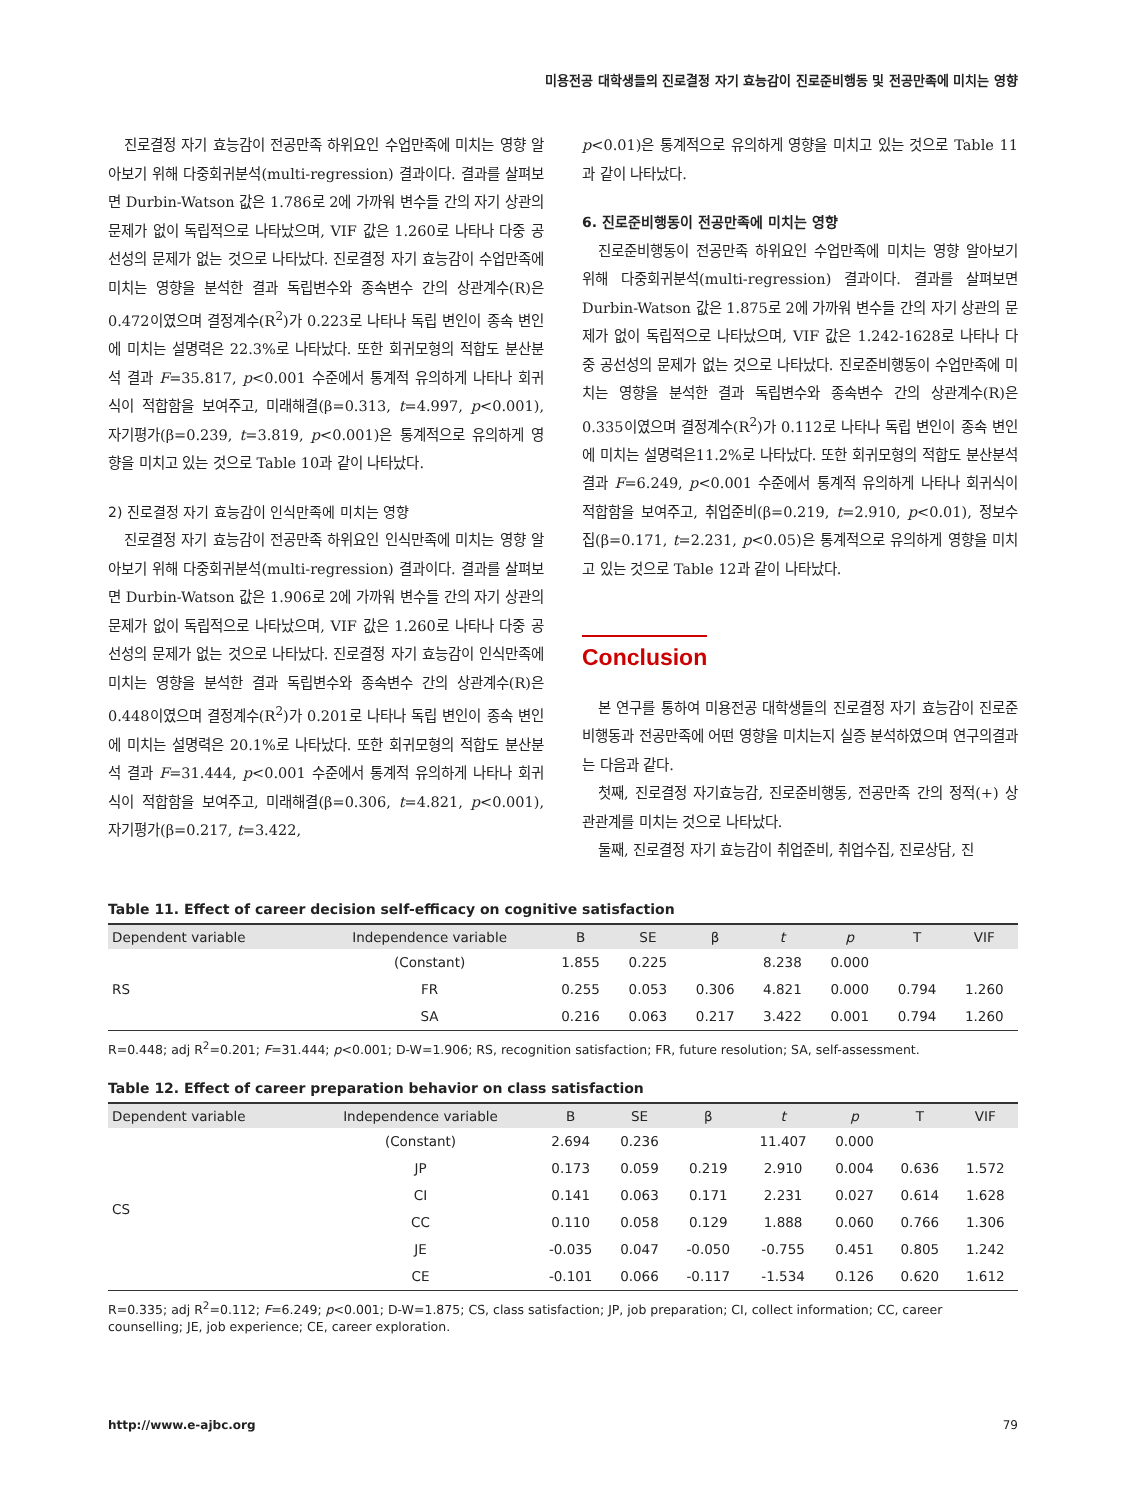미용전공 대학생들의 진로결정 자기 효능감이 진로준비행동 및 전공만족에 미치는 영향
진로결정 자기 효능감이 전공만족 하위요인 수업만족에 미치는 영향 알아보기 위해 다중회귀분석(multi-regression) 결과이다. 결과를 살펴보면 Durbin-Watson 값은 1.786로 2에 가까워 변수들 간의 자기 상관의 문제가 없이 독립적으로 나타났으며, VIF 값은 1.260로 나타나 다중 공선성의 문제가 없는 것으로 나타났다. 진로결정 자기 효능감이 수업만족에 미치는 영향을 분석한 결과 독립변수와 종속변수 간의 상관계수(R)은 0.472이였으며 결정계수(R<sup>2</sup>)가 0.223로 나타나 독립 변인이 종속 변인에 미치는 설명력은 22.3%로 나타났다. 또한 회귀모형의 적합도 분산분석 결과 F=35.817, p<0.001 수준에서 통계적 유의하게 나타나 회귀식이 적합함을 보여주고, 미래해결(β=0.313, t=4.997, p<0.001), 자기평가(β=0.239, t=3.819, p<0.001)은 통계적으로 유의하게 영향을 미치고 있는 것으로 Table 10과 같이 나타났다.
2) 진로결정 자기 효능감이 인식만족에 미치는 영향
진로결정 자기 효능감이 전공만족 하위요인 인식만족에 미치는 영향 알아보기 위해 다중회귀분석(multi-regression) 결과이다. 결과를 살펴보면 Durbin-Watson 값은 1.906로 2에 가까워 변수들 간의 자기 상관의 문제가 없이 독립적으로 나타났으며, VIF 값은 1.260로 나타나 다중 공선성의 문제가 없는 것으로 나타났다. 진로결정 자기 효능감이 인식만족에 미치는 영향을 분석한 결과 독립변수와 종속변수 간의 상관계수(R)은 0.448이였으며 결정계수(R<sup>2</sup>)가 0.201로 나타나 독립 변인이 종속 변인에 미치는 설명력은 20.1%로 나타났다. 또한 회귀모형의 적합도 분산분석 결과 F=31.444, p<0.001 수준에서 통계적 유의하게 나타나 회귀식이 적합함을 보여주고, 미래해결(β=0.306, t=4.821, p<0.001), 자기평가(β=0.217, t=3.422,
p<0.01)은 통계적으로 유의하게 영향을 미치고 있는 것으로 Table 11과 같이 나타났다.
6. 진로준비행동이 전공만족에 미치는 영향
진로준비행동이 전공만족 하위요인 수업만족에 미치는 영향 알아보기 위해 다중회귀분석(multi-regression) 결과이다. 결과를 살펴보면 Durbin-Watson 값은 1.875로 2에 가까워 변수들 간의 자기 상관의 문제가 없이 독립적으로 나타났으며, VIF 값은 1.242-1628로 나타나 다중 공선성의 문제가 없는 것으로 나타났다. 진로준비행동이 수업만족에 미치는 영향을 분석한 결과 독립변수와 종속변수 간의 상관계수(R)은 0.335이였으며 결정계수(R<sup>2</sup>)가 0.112로 나타나 독립 변인이 종속 변인에 미치는 설명력은11.2%로 나타났다. 또한 회귀모형의 적합도 분산분석 결과 F=6.249, p<0.001 수준에서 통계적 유의하게 나타나 회귀식이 적합함을 보여주고, 취업준비(β=0.219, t=2.910, p<0.01), 정보수집(β=0.171, t=2.231, p<0.05)은 통계적으로 유의하게 영향을 미치고 있는 것으로 Table 12과 같이 나타났다.
Conclusion
본 연구를 통하여 미용전공 대학생들의 진로결정 자기 효능감이 진로준비행동과 전공만족에 어떤 영향을 미치는지 실증 분석하였으며 연구의결과는 다음과 같다.
첫째, 진로결정 자기효능감, 진로준비행동, 전공만족 간의 정적(+) 상관관계를 미치는 것으로 나타났다.
둘째, 진로결정 자기 효능감이 취업준비, 취업수집, 진로상담, 진
Table 11. Effect of career decision self-efficacy on cognitive satisfaction
| Dependent variable | Independence variable | B | SE | β | t | p | T | VIF |
| --- | --- | --- | --- | --- | --- | --- | --- | --- |
| RS | (Constant) | 1.855 | 0.225 | | 8.238 | 0.000 | | |
| | FR | 0.255 | 0.053 | 0.306 | 4.821 | 0.000 | 0.794 | 1.260 |
| | SA | 0.216 | 0.063 | 0.217 | 3.422 | 0.001 | 0.794 | 1.260 |
R=0.448; adj R<sup>2</sup>=0.201; F=31.444; p<0.001; D-W=1.906; RS, recognition satisfaction; FR, future resolution; SA, self-assessment.
Table 12. Effect of career preparation behavior on class satisfaction
| Dependent variable | Independence variable | B | SE | β | t | p | T | VIF |
| --- | --- | --- | --- | --- | --- | --- | --- | --- |
| CS | (Constant) | 2.694 | 0.236 | | 11.407 | 0.000 | | |
| | JP | 0.173 | 0.059 | 0.219 | 2.910 | 0.004 | 0.636 | 1.572 |
| | CI | 0.141 | 0.063 | 0.171 | 2.231 | 0.027 | 0.614 | 1.628 |
| | CC | 0.110 | 0.058 | 0.129 | 1.888 | 0.060 | 0.766 | 1.306 |
| | JE | -0.035 | 0.047 | -0.050 | -0.755 | 0.451 | 0.805 | 1.242 |
| | CE | -0.101 | 0.066 | -0.117 | -1.534 | 0.126 | 0.620 | 1.612 |
R=0.335; adj R<sup>2</sup>=0.112; F=6.249; p<0.001; D-W=1.875; CS, class satisfaction; JP, job preparation; CI, collect information; CC, career counselling; JE, job experience; CE, career exploration.
http://www.e-ajbc.org 79